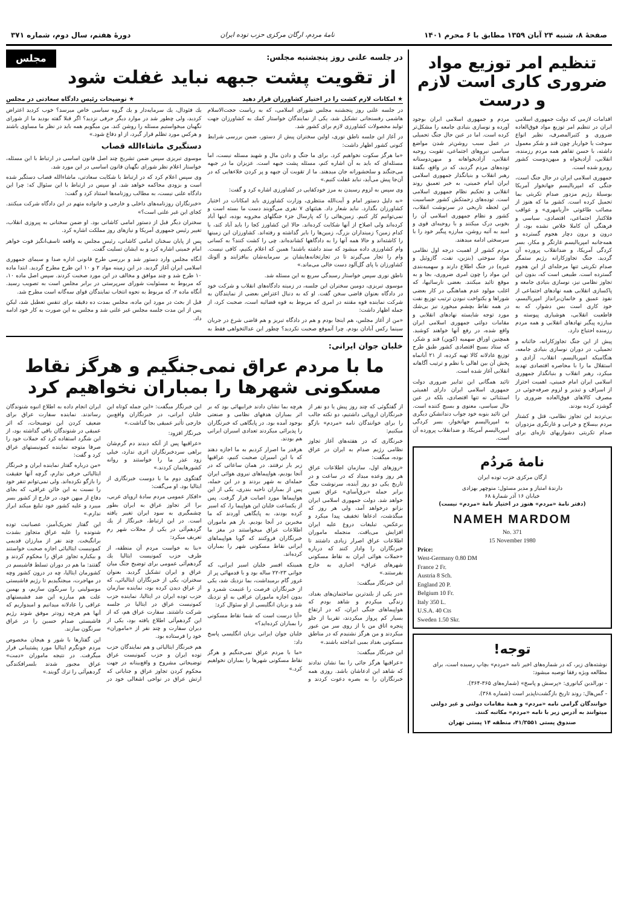صفحهٔ ۸، شنبه ۲۴ آبان ۱۳۵۹ مطابق با ۶ محرم ۱۴۰۱ نامهٔ مردم، ارگان مرکزی حزب توده ایران دورهٔ هفتم، سال دوم، شماره ۳۷۱
تنظیم امر توزیع مواد ضروری کاری است لازم و درست
اقدامات لازمی که دولت جمهوری اسلامی ایران در تنظیم امر توزیع مواد فوق‌العاده ضروری و کثیر‌المصرف، نظیر انواع سوخت یا خواربار چون قند و شکر معمول داشته، با حسن تفاهم همه مردم رزمنده، انقلابی، آزادیخواه و میهن‌دوست کشور روبرو شده است.
جمهوری اسلامی ایران در حال جنگ است، جنگی که امپریالیسم جهانخوار آمریکا بوسیلهٔ رژیم مزدور صدام تکریتی بما تحمیل کرده است. کشور ما که هنوز از مصائب طاغوتی «آریامهری» و عواقب فلاکتبار اجتماعی، اقتصادی، سیاسی و فرهنگی آن کاملا خلاص نشده بود، از درون و برون دچار هجوم گسترده و همه‌جانبه امپریالیسم غارتگر و مکار، بسر کردگی آمریکا، و ضدانقلاب پرورده آن گردید. جنگ تجاوزکارانه رژیم ستمگر صدام تکریتی تنها مرحله‌ای از این هجوم گسترده است. طبیعی است که، بدون این تجاوز نظامی نیز، نوسازی بنیادی جامعه و پاکسازی انقلابی همه نهادهای اجتماعی از نفوذ عمیق و خانمان‌برانداز امپریالیسم، خود کاری است بس دشوار، که به قاطعیت انقلابی، هوشیاری پیوسته و مبارزه پیگیر نهادهای انقلابی و همه مردم رزمنده احتیاج دارد.
پیش از این جنگ تجاوزکارانه، خائنانه و تحمیلی، در دوران نوسازی بنیادی جامعه، هنگامیکه امپریالیسم، انقلاب، آزادی و استقلال ما را با محاصره اقتصادی تهدید میکرد، رهبر انقلاب و بنیانگذار جمهوری اسلامی ایران امام خمینی، اهمیت احتراز از اسراف و تبذیر و لزوم صرفه‌جوئی در مصرف کالاهای فوق‌العاده ضروری را گوشزد کرده بودند.
بی‌تردید این تجاوز نظامی، قتل و کشتار مردم بیسلاح و خرابی و غارتگری مزدوران صدام تکریتی دشواریهای تازه‌ای برای مردم و جمهوری اسلامی ایران بوجود آورده و نوسازی بنیادی جامعه را مشکل‌تر کرده است. اما در عین حال جنگ تحمیلی در عمل سبب روشن‌تر شدن مواضع سیاسی نیروهای اجتماعی، تقویت روحیه انقلابی، آزادیخواهانه و میهن‌دوستانه توده‌های مردم گردید، که در واقع، بگفتهٔ رهبر انقلاب و بنیانگذار جمهوری اسلامی ایران امام خمینی، به خیر تعمیق روند انقلابی و تحکیم نظام جمهوری اسلامی است. توده‌های زحمتکش کشور حساسیت این لحظه تاریخی در سرنوشت انقلاب، کشور و نظام جمهوری اسلامی آن را بخوبی درک میکنند و با روحیه‌ای قوی و امید به آتیه روشن، مبارزه پیگیر خود را با سرسختی ادامه میدهند.
مردم کشور از اهمیت درجه اول نظامی مواد سوختی (بنزین، نفت، گازوئیل و غیره) در جنگ اطلاع دارند و سهمیه‌بندی این مواد را چون امری ضروری، بجا و به موقع تائید میکنند. بعضی نارسائیها، که اغلب مولود عدم هماهنگی در کار بعضی شوراها و یکنواخت نبودن ترتیب توزیع نفت در همه نقاط بچشم میخورد نیز بی‌شك مورد توجه شایسته نهادهای انقلابی و مقامات دولتی جمهوری اسلامی ایران واقع شده، در رفع آنها خواهند کوشید. همچنین اوراق سهمیه (کوپن) قند و شکر، که ستاد بسیج اقتصادی کشور طبق طرح توزیع عادلانه کالا تهیه کرده، از ۲۱ آبانماه پخش آن بین اهالی با نظم و ترتیب آگاهانه انقلابی آغاز شده است.
تائید همگانی این تدابیر ضروری دولت جمهوری اسلامی ایران دارای اهمیتی استثنائی نه تنها اقتصادی، بلکه در عین حال سیاسی، معنوی و بسیج کننده است. این تائید بنوبه خود جواب دندانشکن دیگری به امپریالیسم جهانخوار، بسر کردگی امپریالیسم آمریکا، و ضدانقلاب پرورده آن است.
نامهٔ مَردُم
ارگان مرکزی حزب توده ایران
دارندهٔ امتیاز و مدیر مسئول: منوچهر بهزادی
خیابان ۱۶ آذر شمارهٔ ۶۸
(دفتر نامهٔ «مردم» هنوز در اختیار نامهٔ «مردم» نیست)
NAMEH MARDOM
No. 371
15 November 1980
Price:
West-Germany 0.80 DM
France 2 Fr.
Austria 8 Sch.
England 20 P.
Belgium 10 Fr.
Italy 350 L.
U.S.A. 40 Cts
Sweden 1.50 Skr.
توجه!
نوشته‌های زیر، که در شماره‌های اخیر نامه «مردم» بچاپ رسیده است، برای مطالعه ویژه رفقا توصیه میشود:
- نورالدین کیانوری: «پرسش و پاسخ» (شماره‌های ۳۶۵-۳۶۴).
- گس‌هال: روند تاریخ بازگشت‌ناپذیر است (شماره ۳۶۸).
خوانندگان گرامی نامه «مردم» و همهٔ مقامات دولتی و غیر دولتی میتوانند به آدرس زیر با نامه «مردم» مکاتبه کنند.
صندوق پستی ۴۱/۳۵۵۱، منطقه ۱۴ پستی تهران
در جلسه علنی روز پنجشنبه مجلس:
از تقویت پشت جبهه نباید غفلت شود
مجلس
★ امکانات لازم کشت را در اختیار کشاورزان قرار دهید ★ توضیحات رئیس دادگاه سعادتی در مجلس
در جلسه علنی روز پنجشنبه مجلس شورای اسلامی، که به ریاست حجت‌الاسلام هاشمی رفسنجانی تشکیل شد، یکی از نمایندگان خواستار کمك به کشاورزان جهت تولید محصولات کشاورزی لازم برای کشور شد.
در آغاز این جلسه ناطق نوری، اولین سخنران پیش از دستور، ضمن بررسی شرایط کنونی کشور اظهار داشت:
«ما هرگز سکوت نخواهیم کرد. برای ما جنگ و دادن مال و شهید مسئله نیست، اما مسئله‌ای که باید به آن اشاره کنم، مسئله پشت جبهه است. عزیزان ما در جبهه می‌جنگند و سلحشورانه جان میدهند. ما از تقویت آن جبهه و پر کردن خلاءهایی که در آن‌جا پیش می‌آید، نباید غفلت کنیم.»
وی سپس به لزوم رسیدن به مرز خودکفایی در کشاورزی اشاره کرد و گفت:
«به دلیل دستور امام و آیت‌الله منتظری، وزارت کشاورزی باید امکانات در اختیار کشاورزان بگذارد. نباید شعار داد. هیئتهای ۷ نفری می‌گویند دست ما بسته است و نمی‌توانیم کار کنیم. زمین‌هائی را که پارسال جزء جنگلهای مخروبه بوده، اینها آباد کرده‌اند ولی اصلاح از آنها شکایت کرده‌اند. حالا این کشاورز کجا را باید آباد کند، با کدام زمین؟ زمینداران بزرگ، زمین‌ها را بایر گذاشته و رفته‌اند. کشاورزان این زمینها را کاشته‌اند و حالا همه آنها را به دادگاهها کشانده‌اند. چی را کشت کنند؟ به کسانی وام کشاورزی داده میشود که سند داشته باشند! همین که اعلام بکنیم، کافی نیست. وام را تجار می‌گیرند تا در تجارتخانه‌هایشان بر سرمایه‌شان بیافزایند و آلونك کشاورزان با پای گل‌آلود دست خالی می‌ماند.»
ناطق نوری سپس خواستار رسیدگی سریع به این مسئله شد.
موسوی تبریزی، دومین سخنران این جلسه، در زمینه دادگاه‌های انقلاب و شرکت خود در دادگاه بعنوان قاضی سخن گفت. او که به دنبال اعتراض بعضی از نمایندگان به شرکت نماینده قوه مقننه در امری که مربوط به قوه قضائیه است، صحبت کرد، از جمله اظهار داشت:
«من از آغاز مجلس، هم اینجا بودم و هم در دادگاه تبریز و هم قاضی شرع در جریان سینما رکس آبادان بودم. چرا آنموقع صحبت نکردید؟ چطور این عدالتخواهی فقط به یك فئودال، یك سرمایه‌دار و یك گروه سیاسی خاص میرسد؟ خوب کردید اعتراض کردید، ولی چطور شد در موارد دیگر حرفی نزدید؟ اگر قبلا گفته بودید ما از شورای نگهبان میخواستیم مسئله را روشن کند. من میگویم همه باید در نظر ما مساوی باشند و هرکس مورد تظلم قرار گیرد، از او دفاع شود.»
دستگیری ماشاءالله قصاب
موسوی تبریزی سپس ضمن تشریح چند اصل قانون اساسی در ارتباط با این مسئله، خواستار اعلام نظر شورای نگهبان قانون اساسی در این مورد شد.
وی سپس اعلام کرد که در ارتباط با شکایت سعادتی، ماشاءالله قصاب دستگیر شده است و بزودی محاکمه خواهد شد. او سپس در ارتباط با این سئوال که: چرا این دادگاه علنی نیست، به مطالب روزنامه‌ها استناد کرد و گفت:
«خبرنگاران روزنامه‌های داخلی و خارجی و خانواده متهم در این دادگاه شرکت میکنند. کجای این غیر علنی است؟»
سخنران دیگر قبل از دستور امامی کاشانی بود. او ضمن سخنانی به پیروزی انقلاب، تغییر رئیس جمهوری آمریکا و نیازهای روز مملکت اشاره کرد.
پس از پایان سخنان امامی کاشانی، رئیس مجلس به واقعه تاسف‌انگیز فوت خواهر امام خمینی اشاره کرد و به ایشان تسلیت گفت.
آنگاه مجلس وارد دستور شد و بررسی طرح قانونی اداره صدا و سیمای جمهوری اسلامی ایران آغاز گردید. در این زمینه مواد ۲ و ۱۰ این طرح مطرح گردید. ابتدا ماده ۱۰ طرح شد و چند موافق و مخالف در این مورد صحبت کردند. سپس اصل ماده ۱۰، که مربوط به مسئولیت شورای سرپرستی در برابر مجلس است به تصویب رسید. آنگاه ماده ۲، که مربوط به نحوه انتخاب نمایندگان قوای سه‌گانه است مطرح شد.
قبل از بحث در مورد این ماده، مجلس بمدت ده دقیقه برای تنفس تعطیل شد، لیکن پس از این مدت جلسه مجلس غیر علنی شد و مجلس به این صورت به کار خود ادامه داد.
خلبان جوان ایرانی:
ما با مردم عراق نمی‌جنگیم و هرگز نقاط مسکونی شهرها را بمباران نخواهیم کرد
از گفتگوئی که چند روز پیش یا دو نفر از خبرنگاران اروپائی داشتیم، دو نکته جالب را برای خوانندگان نامه «مردم» بازگو میکنیم:
خبرنگاری که در هفته‌های آغاز تجاوز نظامی رژیم صدام به ایران در عراق بوده، میگفت:
«روزهای اول، سازمان اطلاعات عراق هر روز وعده میداد که در ساعت و در تاریخ یکی دو روز آینده، سرنوشت جنگ برابر حمله «برق‌آسای» عراق تعیین خواهد شد. دولت جمهوری اسلامی ایران بزانو درخواهد آمد، ولی هر روز که میگذشت، ادعاها تخفیف پیدا میکرد و برعکس، تبلیغات دروغ علیه ایران افزایش می‌یافت. منجمله ماموران اطلاعات عراق اصرار زیادی داشتند تا خبرنگاران را وادار کنند که درباره «حملات هوائی ایران به نقاط مسکونی شهرهای عراق» اخباری به خارج بفرستند.»
این خبرنگار میگفت:
«در یکی از بلندترین ساختمان‌های بغداد، زندگی میکردم و شاهد بودم که هواپیماهای جنگی ایران، که در ارتفاع بسیار کم پرواز میکردند، تقریبا از جلو پنجره اتاق من یا از روی سر من عبور میکردند و من هرگز نشنیدم که در مناطق مسکونی بغداد بمبی انداخته باشند.»
این خبرنگار میگفت:
«عراقیها هرگز جائی را بما نشان ندادند که شاهد این ادعاشان باشد. روزی همه خبرنگاران را به بصره دعوت کردند و هرچه بما نشان دادند خرابیهائی بود که بر اثر بمباران هدفهای نظامی و صنعتی بوجود آمده بود. در پایگاهی که خبرنگاران را پذیرائی میکردند تعدادی اسیران ایرانی هم بودند.
هرقدر ما اصرار کردیم به ما اجازه دهند که با این اسیران صحبت کنیم، عراقیها زیر بار نرفتند. در همان ساعاتی که در آنجا بودیم، هواپیماهای نیروی هوائی ایران حمله‌ای به شهر بردند و در این حمله، پس از بمباران ناحیه بندری، یکی از این هواپیماها مورد اصابت قرار گرفت. پس از یکساعت خلبان این هواپیما را، که اسیر کرده بودند، به پایگاهی آوردند که ما مخبرین در آنجا بودیم. باز هم ماموران اطلاعات عراق میخواستند در مغز ما خبرنگاران فروکنند که گویا هواپیماهای ایرانی نقاط مسکونی شهر را بمباران کرده‌اند.
همینکه افسر خلبان اسیر ایرانی، که جوانی ۲۳-۲۲ ساله بود و با قدمهائی پر از غرور گام برمیداشت، بما نزدیك شد، یکی از خبرنگاران فرصت را غنیمت شمرد و بدون اجازه ماموران عراقی به او نزدیك شد و بزبان انگلیسی از او سئوال کرد:
«آیا درست است که شما نقاط مسکونی را بمباران کرده‌اید؟»
خلبان جوان ایرانی بزبان انگلیسی پاسخ داد:
«ما با مردم عراق نمی‌جنگیم و هرگز نقاط مسکونی شهرها را بمباران نخواهیم کرد.»
این خبرنگار میگفت: «این جمله کوتاه این خلبان ایرانی، در خبرنگاران واقع‌بین خارجی تأثیر عمیقی بجا گذاشت.»
خبرنگار افزود:
«عراقیها پس از آنکه دیدند دم گرم‌شان براهی سردخبرنگاران اثری ندارد، خیلی زود عذر ما را خواستند و روانه کشورهایمان کردند.»
گفتگوی دوم ما با دوست خبرنگاری از ایتالیا بود. او می‌گفت:
«افکار عمومی مردم سادهٔ اروپای غربی، برا اثر تجاوز عراق به ایران بطور چشمگیری به سود ایران تغییر یافته است. در این ارتباط، خبرنگار از یك گردهم‌آئی در یکی از محلات شهر رم تعریف میکرد:
«بنا به خواست مردم آن منطقه، از طرف حزب کمونیست ایتالیا یك گردهم‌آئی عمومی برای توضیح جنگ میان عراق و ایران تشکیل گردید. بعنوان سخنران، یکی از خبرنگاران ایتالیائی، که از عراق دیدن کرده بود، نماینده سازمان حزب توده ایران در ایتالیا، نماینده حزب کمونیست عراق در ایتالیا در جلسه شرکت داشتند. سفارت عراق هم، که از این گردهم‌آئی اطلاع یافته بود، یکی از دیران سفارت و چند نفر از «ماموران» خود را فرستاده بود.
هم خبرنگار ایتالیائی و هم نمایندگان حزب توده ایران و حزب کمونیست عراق توضیحاتی مشروح و واقع‌بینانه در جهت محکوم کردن تجاوز عراق و جنایاتی که ارتش عراق در نواحی اشغالی خود در ایران انجام داده به اطلاع انبوه شنوندگان رساندند. نماینده سفارت عراق برای ضعیف کردن این توضیحات، که اثر عمیقی در شنوندگان باقی گذاشته بود، از این شگرد استفاده کرد که حملات خود را صرفا متوجه نماینده کمونیستهای عراق کرد و گفت:
«من درباره گفتار نماینده ایران و خبرنگار ایتالیائی حرفی ندارم، گرچه آنها حقیقت را بازگو نکرده‌اند. ولی نمی‌توانم تنفر خود را نسبت به این خائن عراقی، که بجای دفاع از میهن خود، در خارج از کشور بسر میبرد و علیه کشور خود تبلیغ میکند ابراز ندارم.»
این گفتار تحریک‌آمیز، عصبانیت توده شنونده را علیه عراق متجاوز بشدت برانگیخت. چند نفر از مبارزان قدیمی کمونیست ایتالیائی اجازه صحبت خواستند و بیکباره تجاوز عراق را محکوم کردند و گفتند: ما هم در دوران تسلط فاشیسم در کشورمان ایتالیا، چه در درون کشور وچه در مهاجرت، میجنگیدیم تا رژیم فاشیستی موسولینی را سرنگون سازیم، و بهمین علت هم مبارزه این ضد فشیستهای عراقی را عادلانه میدانیم و امیدواریم که آنها هم هرچه زودتر موفق شوند رژیم فاشیستی صدام حسین را در عراق سرنگون سازند.
این گفتارها با شور و هیجان مخصوص مردم خونگرم ایتالیا مورد پشتیبانی قرار میگرفت. در نتیجه ماموران «دمت» عراق مجبور شدند بلسرافکندگی گردهم‌آئی را ترك گویند.»